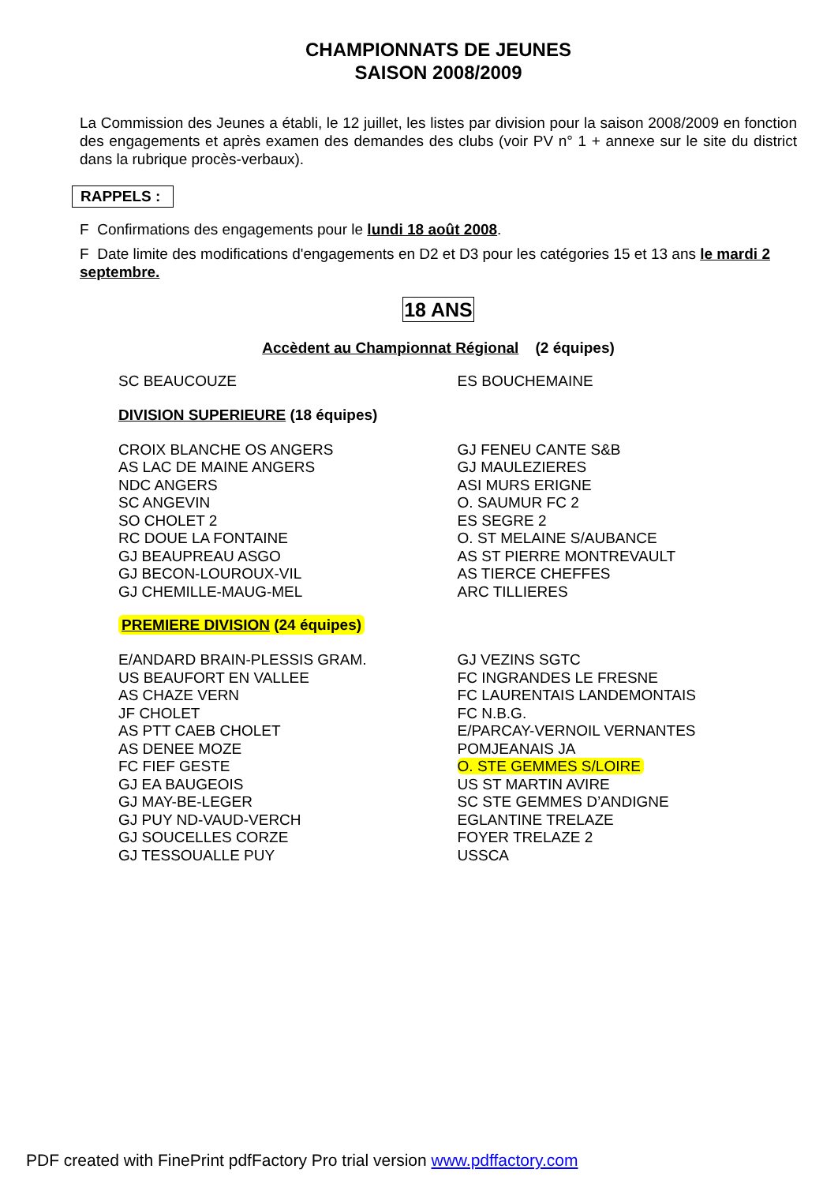CHAMPIONNATS DE JEUNES
SAISON 2008/2009
La Commission des Jeunes a établi, le 12 juillet, les listes par division pour la saison 2008/2009 en fonction des engagements et après examen des demandes des clubs (voir PV n° 1 + annexe sur le site du district dans la rubrique procès-verbaux).
RAPPELS :
F Confirmations des engagements pour le lundi 18 août 2008.
F Date limite des modifications d'engagements en D2 et D3 pour les catégories 15 et 13 ans le mardi 2 septembre.
18 ANS
Accèdent au Championnat Régional (2 équipes)
| SC BEAUCOUZE | ES BOUCHEMAINE |
DIVISION SUPERIEURE (18 équipes)
| CROIX BLANCHE OS ANGERS | GJ FENEU CANTE S&B |
| AS LAC DE MAINE ANGERS | GJ MAULEZIERES |
| NDC ANGERS | ASI MURS ERIGNE |
| SC ANGEVIN | O. SAUMUR FC 2 |
| SO CHOLET 2 | ES SEGRE 2 |
| RC DOUE LA FONTAINE | O. ST MELAINE S/AUBANCE |
| GJ BEAUPREAU ASGO | AS ST PIERRE MONTREVAULT |
| GJ BECON-LOUROUX-VIL | AS TIERCE CHEFFES |
| GJ CHEMILLE-MAUG-MEL | ARC TILLIERES |
PREMIERE DIVISION (24 équipes)
| E/ANDARD BRAIN-PLESSIS GRAM. | GJ VEZINS SGTC |
| US BEAUFORT EN VALLEE | FC INGRANDES LE FRESNE |
| AS CHAZE VERN | FC LAURENTAIS LANDEMONTAIS |
| JF CHOLET | FC N.B.G. |
| AS PTT CAEB CHOLET | E/PARCAY-VERNOIL VERNANTES |
| AS DENEE MOZE | POMJEANAIS JA |
| FC FIEF GESTE | O. STE GEMMES S/LOIRE |
| GJ EA BAUGEOIS | US ST MARTIN AVIRE |
| GJ MAY-BE-LEGER | SC STE GEMMES D’ANDIGNE |
| GJ PUY ND-VAUD-VERCH | EGLANTINE TRELAZE |
| GJ SOUCELLES CORZE | FOYER TRELAZE 2 |
| GJ TESSOUALLE PUY | USSCA |
PDF created with FinePrint pdfFactory Pro trial version www.pdffactory.com